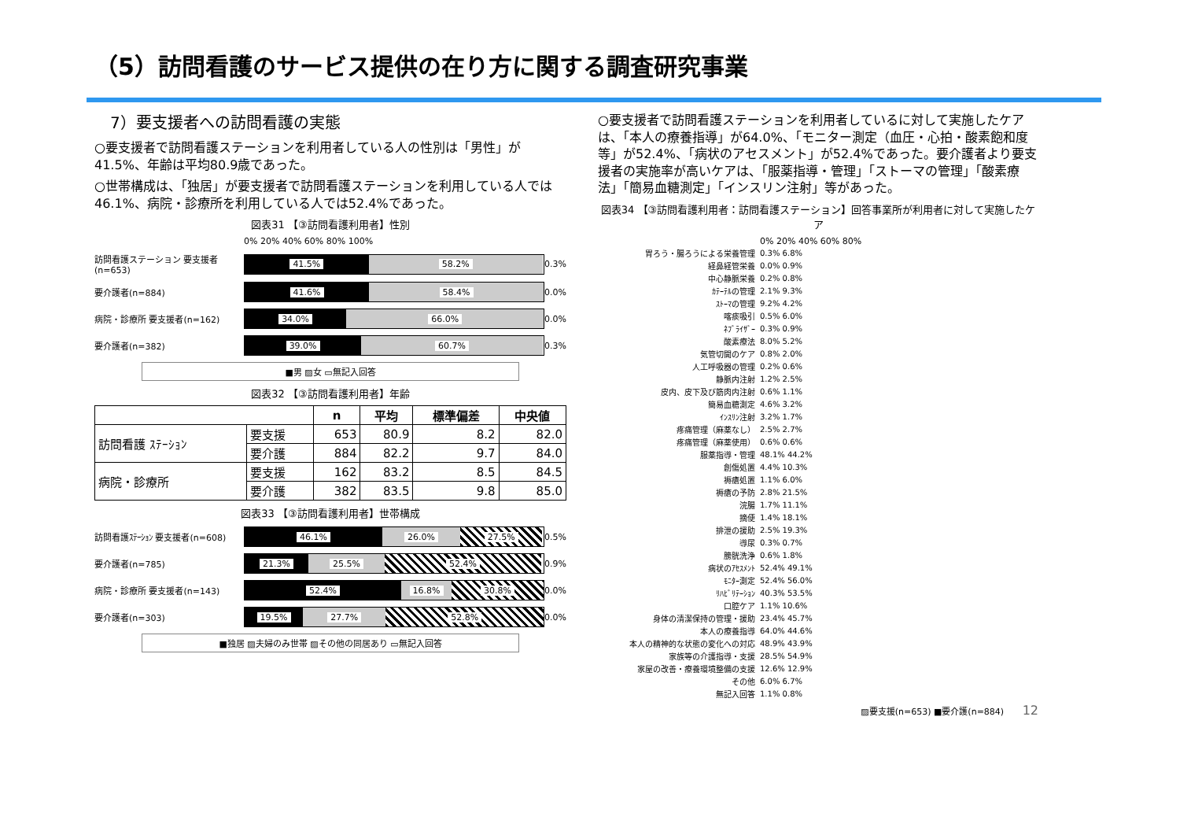（5）訪問看護のサービス提供の在り方に関する調査研究事業
7）要支援者への訪問看護の実態
○要支援者で訪問看護ステーションを利用者している人の性別は「男性」が41.5%、年齢は平均80.9歳であった。
○世帯構成は、「独居」が要支援者で訪問看護ステーションを利用している人では46.1%、病院・診療所を利用している人では52.4%であった。
図表31 【③訪問看護利用者】性別
0% 20% 40% 60% 80% 100%
訪問看護ステーション 要支援者(n=653)
41.5% 58.2%
0.3%
要介護者(n=884)
41.6% 58.4%
0.0%
病院・診療所 要支援者(n=162)
34.0% 66.0%
0.0%
要介護者(n=382)
39.0% 60.7%
0.3%
■男 ▨女 ▭無記入回答
図表32 【③訪問看護利用者】年齢
| | | n | 平均 | 標準偏差 | 中央値 |
| --- | --- | --- | --- | --- | --- |
| 訪問看護 ｽﾃｰｼｮﾝ | 要支援 | 653 | 80.9 | 8.2 | 82.0 |
| | 要介護 | 884 | 82.2 | 9.7 | 84.0 |
| 病院・診療所 | 要支援 | 162 | 83.2 | 8.5 | 84.5 |
| | 要介護 | 382 | 83.5 | 9.8 | 85.0 |
図表33 【③訪問看護利用者】世帯構成
訪問看護ｽﾃｰｼｮﾝ 要支援者(n=608)
46.1% 26.0% 27.5%
0.5%
要介護者(n=785)
21.3% 25.5% 52.4%
0.9%
病院・診療所 要支援者(n=143)
52.4% 16.8% 30.8%
0.0%
要介護者(n=303)
19.5% 27.7% 52.8%
0.0%
■独居 ▨夫婦のみ世帯 ▨その他の同居あり ▭無記入回答
○要支援者で訪問看護ステーションを利用者しているに対して実施したケアは、「本人の療養指導」が64.0%、「モニター測定（血圧・心拍・酸素飽和度等」が52.4%、「病状のアセスメント」が52.4%であった。要介護者より要支援者の実施率が高いケアは、「服薬指導・管理」「ストーマの管理」「酸素療法」「簡易血糖測定」「インスリン注射」等があった。
図表34 【③訪問看護利用者：訪問看護ステーション】回答事業所が利用者に対して実施したケア
0% 20% 40% 60% 80%
胃ろう・腸ろうによる栄養管理 0.3% 6.8%
経鼻経管栄養 0.0% 0.9%
中心静脈栄養 0.2% 0.8%
ｶﾃｰﾃﾙの管理 2.1% 9.3%
ｽﾄｰﾏの管理 9.2% 4.2%
喀痰吸引 0.5% 6.0%
ﾈﾌﾞﾗｲｻﾞｰ 0.3% 0.9%
酸素療法 8.0% 5.2%
気管切開のケア 0.8% 2.0%
人工呼吸器の管理 0.2% 0.6%
静脈内注射 1.2% 2.5%
皮内、皮下及び筋肉内注射 0.6% 1.1%
簡易血糖測定 4.6% 3.2%
ｲﾝｽﾘﾝ注射 3.2% 1.7%
疼痛管理（麻薬なし） 2.5% 2.7%
疼痛管理（麻薬使用） 0.6% 0.6%
服薬指導・管理 48.1% 44.2%
創傷処置 4.4% 10.3%
褥瘡処置 1.1% 6.0%
褥瘡の予防 2.8% 21.5%
浣腸 1.7% 11.1%
摘便 1.4% 18.1%
排泄の援助 2.5% 19.3%
導尿 0.3% 0.7%
膀胱洗浄 0.6% 1.8%
病状のｱｾｽﾒﾝﾄ 52.4% 49.1%
ﾓﾆﾀｰ測定 52.4% 56.0%
ﾘﾊﾋﾞﾘﾃｰｼｮﾝ 40.3% 53.5%
口腔ケア 1.1% 10.6%
身体の清潔保持の管理・援助 23.4% 45.7%
本人の療養指導 64.0% 44.6%
本人の精神的な状態の変化への対応 48.9% 43.9%
家族等の介護指導・支援 28.5% 54.9%
家屋の改善・療養環境整備の支援 12.6% 12.9%
その他 6.0% 6.7%
無記入回答 1.1% 0.8%
▨要支援(n=653) ■要介護(n=884) 12